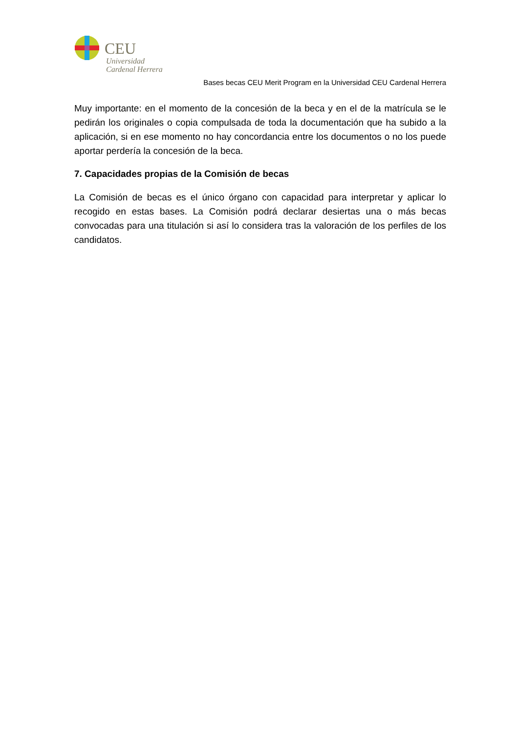CEU
Universidad
Cardenal Herrera
Bases becas CEU Merit Program en la Universidad CEU Cardenal Herrera
Muy importante: en el momento de la concesión de la beca y en el de la matrícula se le pedirán los originales o copia compulsada de toda la documentación que ha subido a la aplicación, si en ese momento no hay concordancia entre los documentos o no los puede aportar perdería la concesión de la beca.
7. Capacidades propias de la Comisión de becas
La Comisión de becas es el único órgano con capacidad para interpretar y aplicar lo recogido en estas bases. La Comisión podrá declarar desiertas una o más becas convocadas para una titulación si así lo considera tras la valoración de los perfiles de los candidatos.